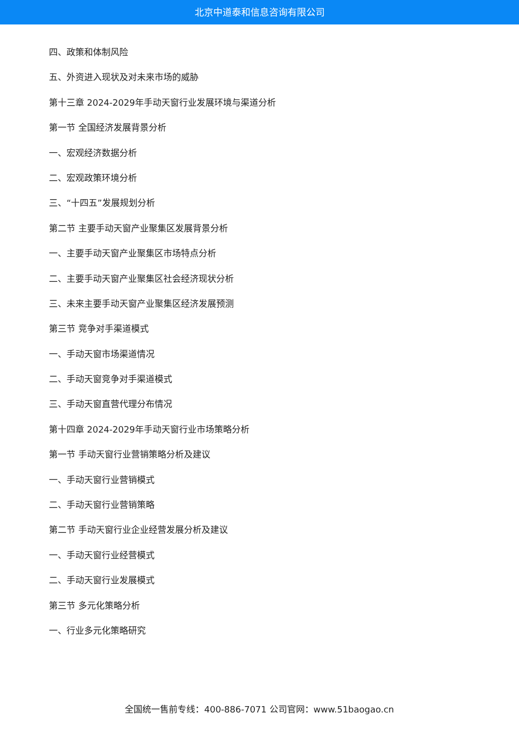北京中道泰和信息咨询有限公司
四、政策和体制风险
五、外资进入现状及对未来市场的威胁
第十三章 2024-2029年手动天窗行业发展环境与渠道分析
第一节 全国经济发展背景分析
一、宏观经济数据分析
二、宏观政策环境分析
三、“十四五”发展规划分析
第二节 主要手动天窗产业聚集区发展背景分析
一、主要手动天窗产业聚集区市场特点分析
二、主要手动天窗产业聚集区社会经济现状分析
三、未来主要手动天窗产业聚集区经济发展预测
第三节 竞争对手渠道模式
一、手动天窗市场渠道情况
二、手动天窗竞争对手渠道模式
三、手动天窗直营代理分布情况
第十四章 2024-2029年手动天窗行业市场策略分析
第一节 手动天窗行业营销策略分析及建议
一、手动天窗行业营销模式
二、手动天窗行业营销策略
第二节 手动天窗行业企业经营发展分析及建议
一、手动天窗行业经营模式
二、手动天窗行业发展模式
第三节 多元化策略分析
一、行业多元化策略研究
全国统一售前专线：400-886-7071 公司官网：www.51baogao.cn